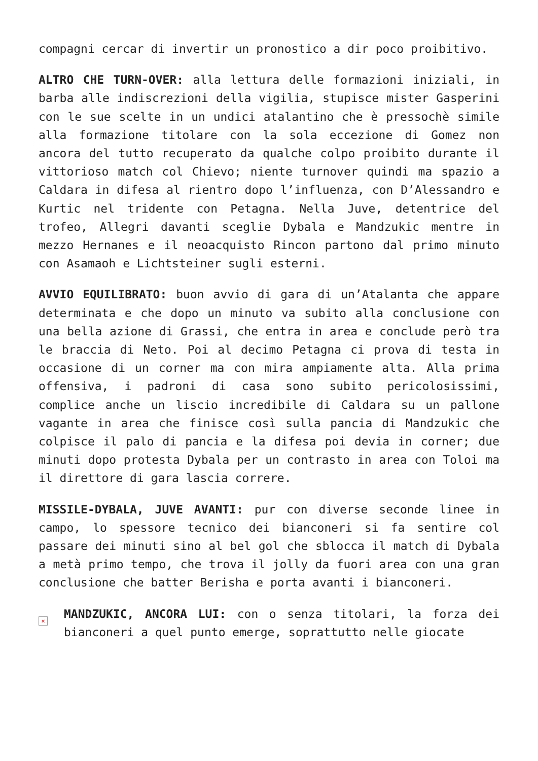compagni cercar di invertir un pronostico a dir poco proibitivo.
ALTRO CHE TURN-OVER: alla lettura delle formazioni iniziali, in barba alle indiscrezioni della vigilia, stupisce mister Gasperini con le sue scelte in un undici atalantino che è pressochè simile alla formazione titolare con la sola eccezione di Gomez non ancora del tutto recuperato da qualche colpo proibito durante il vittorioso match col Chievo; niente turnover quindi ma spazio a Caldara in difesa al rientro dopo l’influenza, con D’Alessandro e Kurtic nel tridente con Petagna. Nella Juve, detentrice del trofeo, Allegri davanti sceglie Dybala e Mandzukic mentre in mezzo Hernanes e il neoacquisto Rincon partono dal primo minuto con Asamaoh e Lichtsteiner sugli esterni.
AVVIO EQUILIBRATO: buon avvio di gara di un’Atalanta che appare determinata e che dopo un minuto va subito alla conclusione con una bella azione di Grassi, che entra in area e conclude però tra le braccia di Neto. Poi al decimo Petagna ci prova di testa in occasione di un corner ma con mira ampiamente alta. Alla prima offensiva, i padroni di casa sono subito pericolosissimi, complice anche un liscio incredibile di Caldara su un pallone vagante in area che finisce così sulla pancia di Mandzukic che colpisce il palo di pancia e la difesa poi devia in corner; due minuti dopo protesta Dybala per un contrasto in area con Toloi ma il direttore di gara lascia correre.
MISSILE-DYBALA, JUVE AVANTI: pur con diverse seconde linee in campo, lo spessore tecnico dei bianconeri si fa sentire col passare dei minuti sino al bel gol che sblocca il match di Dybala a metà primo tempo, che trova il jolly da fuori area con una gran conclusione che batter Berisha e porta avanti i bianconeri.
×
MANDZUKIC, ANCORA LUI: con o senza titolari, la forza dei bianconeri a quel punto emerge, soprattutto nelle giocate